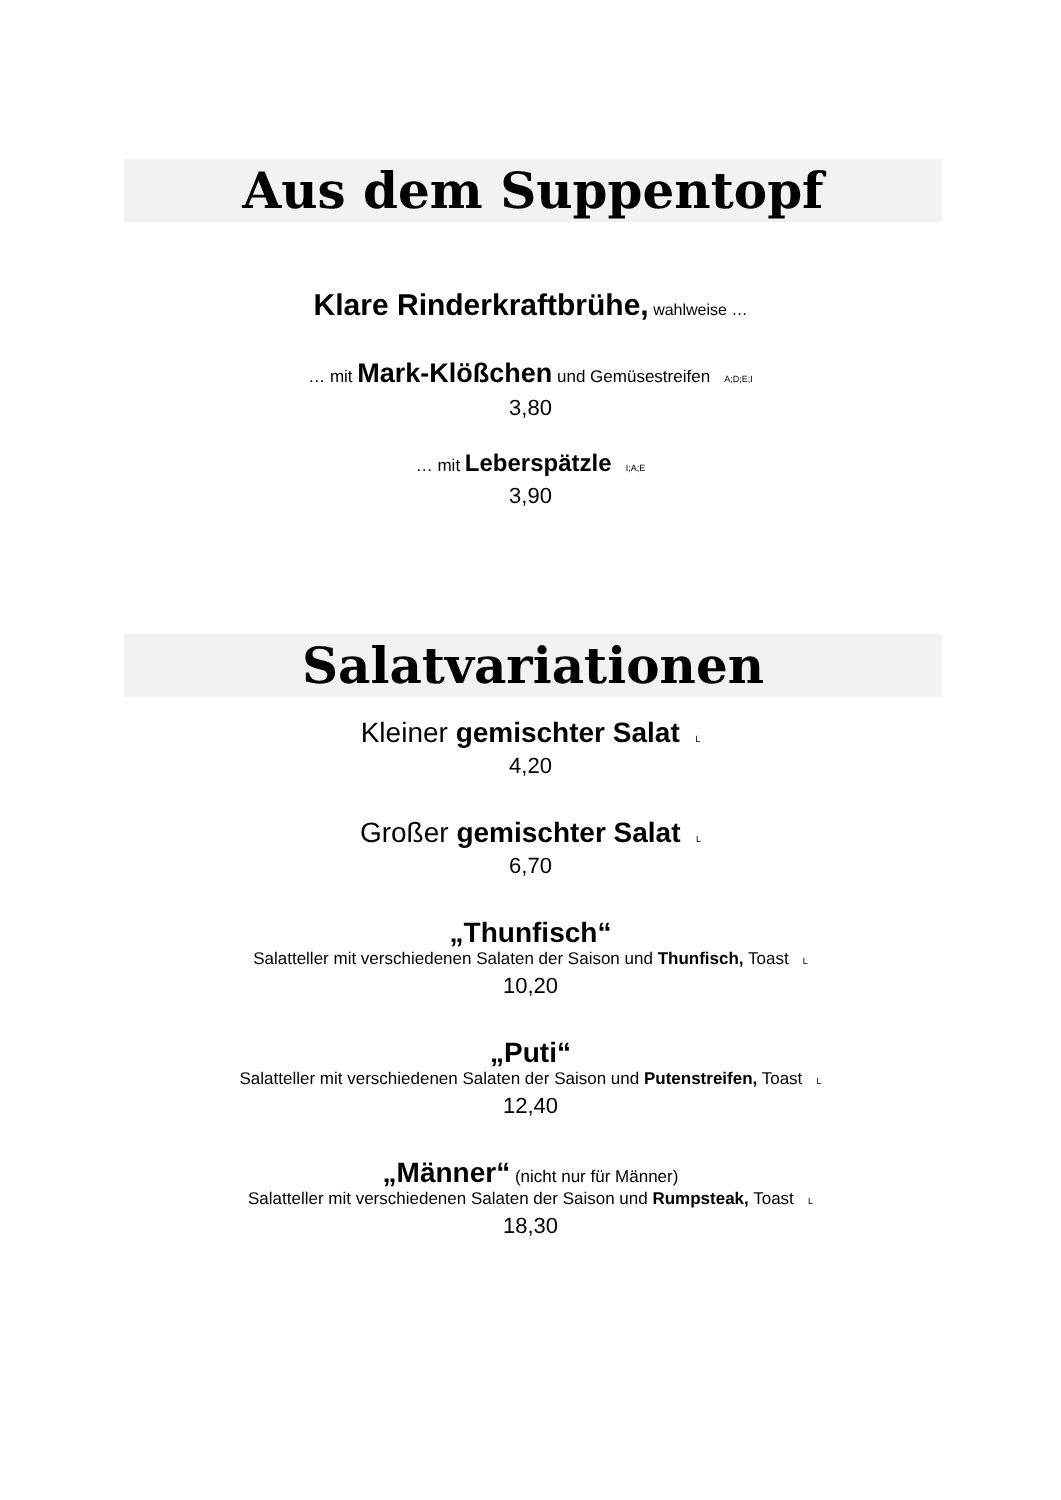Aus dem Suppentopf
Klare Rinderkraftbrühe, wahlweise …
… mit Mark-Klößchen und Gemüsestreifen A;D;E;I
3,80
… mit Leberspätzle I;A;E
3,90
Salatvariationen
Kleiner gemischter Salat L
4,20
Großer gemischter Salat L
6,70
„Thunfisch“
Salatteller mit verschiedenen Salaten der Saison und Thunfisch, Toast L
10,20
„Puti“
Salatteller mit verschiedenen Salaten der Saison und Putenstreifen, Toast L
12,40
„Männer“ (nicht nur für Männer)
Salatteller mit verschiedenen Salaten der Saison und Rumpsteak, Toast L
18,30